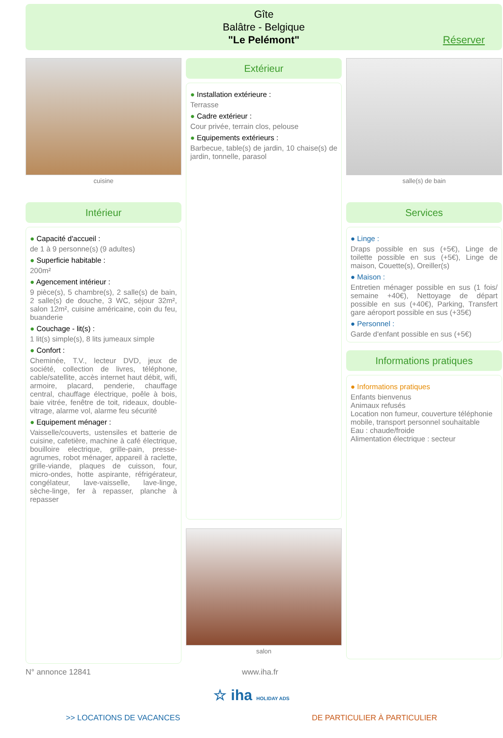Gîte
Balâtre - Belgique
"Le Pelémont"
Réserver
cuisine
Intérieur
● Capacité d'accueil :
de 1 à 9 personne(s) (9 adultes)
● Superficie habitable :
200m²
● Agencement intérieur :
9 pièce(s), 5 chambre(s), 2 salle(s) de bain, 2 salle(s) de douche, 3 WC, séjour 32m², salon 12m², cuisine américaine, coin du feu, buanderie
● Couchage - lit(s) :
1 lit(s) simple(s), 8 lits jumeaux simple
● Confort :
Cheminée, T.V., lecteur DVD, jeux de société, collection de livres, téléphone, cable/satellite, accès internet haut débit, wifi, armoire, placard, penderie, chauffage central, chauffage électrique, poêle à bois, baie vitrée, fenêtre de toit, rideaux, double-vitrage, alarme vol, alarme feu sécurité
● Equipement ménager :
Vaisselle/couverts, ustensiles et batterie de cuisine, cafetière, machine à café électrique, bouilloire electrique, grille-pain, presse-agrumes, robot ménager, appareil à raclette, grille-viande, plaques de cuisson, four, micro-ondes, hotte aspirante, réfrigérateur, congélateur, lave-vaisselle, lave-linge, sèche-linge, fer à repasser, planche à repasser
Extérieur
● Installation extérieure :
Terrasse
● Cadre extérieur :
Cour privée, terrain clos, pelouse
● Equipements extérieurs :
Barbecue, table(s) de jardin, 10 chaise(s) de jardin, tonnelle, parasol
salon
salle(s) de bain
Services
● Linge :
Draps possible en sus (+5€), Linge de toilette possible en sus (+5€), Linge de maison, Couette(s), Oreiller(s)
● Maison :
Entretien ménager possible en sus (1 fois/ semaine +40€), Nettoyage de départ possible en sus (+40€), Parking, Transfert gare aéroport possible en sus (+35€)
● Personnel :
Garde d'enfant possible en sus (+5€)
Informations pratiques
● Informations pratiques
Enfants bienvenus
Animaux refusés
Location non fumeur, couverture téléphonie mobile, transport personnel souhaitable
Eau : chaude/froide
Alimentation électrique : secteur
N° annonce 12841 www.iha.fr
☆ iha HOLIDAY ADS
>> LOCATIONS DE VACANCES DE PARTICULIER À PARTICULIER